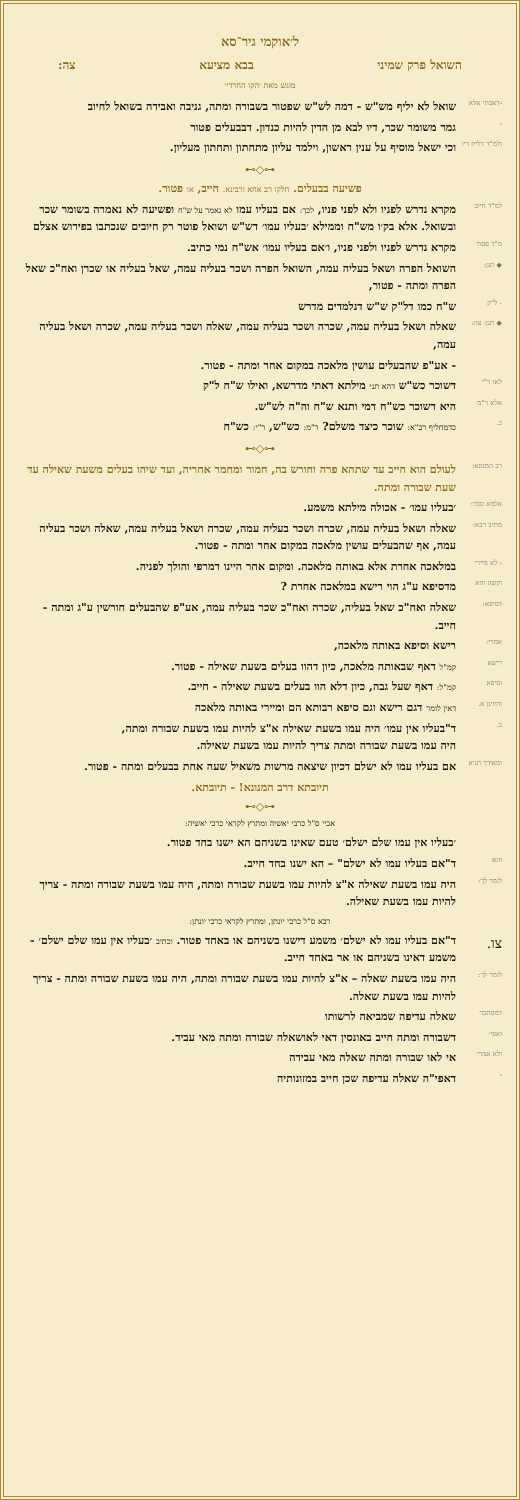ל׳אוקמי גיר־סא
השואל פרק שמיני בבא מציעא צה:
מוגש מאת ׳הקו החרדי׳
-דאבתי אלא
שואל לא יליף מש"ש - דמה לש"ש שפטור בשבורה ומתה, גניבה ואבידה בשואל לחיוב
-
גמר משומר שכר, דיו לבא מן הדין להיות כנדון. דבבעלים פטור
ולמ"ד דלית דיו
וכי ישאל מוסיף על ענין ראשון, וילמד עליון מתחתון ותחתון מעליון.
⊷◇⊶
פשיעה בבעלים. חלקו רב אחא ורבינא. חייב, או פטור.
למ"ד חייב
מקרא נדרש לפניו ולא לפני פניו, לכך: אם בעליו עמו לא נאמר על ש"ח ופשיעה לא נאמרה בשומר שכר ובשואל. אלא בק׳ו מש"ח וממילא ׳בעליו עמו׳ דש"ש ושואל פוטר רק חיובים שנכתבו בפירוש אצלם
מ"ד פטור
מקרא נדרש לפניו ולפני פניו, ו׳אם בעליו עמו׳ אש"ח נמי כתיב.
◆ תנן:
השואל הפרה ושאל בעליה עמה, השואל הפרה ושכר בעליה עמה, שאל בעליה או שכרן ואח"כ שאל הפרה ומתה - פטור,
- ל"ק
ש"ח כמו דל"ק ש"ש דנלמדים מדרש
◆ תנן: צה:
שאלה ושאל בעליה עמה, שכרה ושכר בעליה עמה, שאלה ושכר בעליה עמה, שכרה ושאל בעליה עמה,
- אע"פ שהבעלים עושין מלאכה במקום אחר ומתה - פטור.
לאו ר"י
דשוכר כש"ש דהא תני מילתא דאתי מדרשא, ואילו ש"ח ל"ק
אלא ר"מ
היא דשוכר כש"ח דמי ותנא ש"ח וה"ה לש"ש.
כ. כדמחליף רב"א: שוכר כיצד משלם? ר"מ: כש"ש, ר"י: כש"ח
⊷◇⊶
רב המנונא:
לעולם הוא חייב עד שתהא פרה וחורש בה, חמור ומחמר אחריה, ועד שיהו בעלים משעת שאילה עד שעת שבורה ומתה.
אלמא סבר:
׳בעליו עמו׳ - אכולה מילתא משמע.
מתיב רבא:
שאלה ושאל בעליה עמה, שכרה ושכר בעליה עמה, שכרה ושאל בעליה עמה, שאלה ושכר בעליה עמה, אף שהבעלים עושין מלאכה במקום אחר ומתה - פטור.
- לא מיירי
במלאכה אחרת אלא באותה מלאכה. ומקום אחר היינו דמרפי והולך לפניה.
וקשה והא
מדסיפא ע"ג הוי רישא במלאכה אחרת ?
דסיפא:
שאלה ואח"כ שאל בעליה, שכרה ואח"כ שכר בעליה עמה, אע"פ שהבעלים חורשין ע"ג ומתה - חייב.
אמרי:
רישא וסיפא באותה מלאכה,
רישא קמ"ל דאף שבאותה מלאכה, כיון דהוו בעלים בשעת שאילה - פטור.
וסיפא קמ"ל: דאף שעל גבה, כיון דלא הוו בעלים בשעת שאילה - חייב.
ודחינן א. דאין לומר דגם רישא וגם סיפא רבותא הם ומיירי באותה מלאכה
ב.
ד"בעליו אין עמו׳ היה עמו בשעת שאילה א"צ להיות עמו בשעת שבורה ומתה,
היה עמו בשעת שבורה ומתה צריך להיות עמו בשעת שאילה.
ומאידך תניא
אם בעליו עמו לא ישלם דכיון שיצאה מרשות משאיל שעה אחת בבעלים ומתה - פטור.
תיובתא דרב המנונא! - תיובתא.
⊷◇⊶
אביי ס"ל כרבי יאשיה ומתרץ לקראי כרבי יאשיה:
׳בעליו אין עמו שלם ישלם׳ טעם שאינו בשניהם הא ישנו בחד פטור.
והא
ד"אם בעליו עמו לא ישלם" – הא ישנו בחד חייב.
לומר לך:
היה עמו בשעת שאילה א"צ להיות עמו בשעת שבורה ומתה, היה עמו בשעת שבורה ומתה - צריך להיות עמו בשעת שאילה.
רבא ס"ל כרבי יונתן, ומתרץ לקראי כרבי יונתן:
צו.
ד"אם בעליו עמו לא ישלם׳ משמע דישנו בשניהם או באחד פטור. וכתיב ׳בעליו אין עמו שלם ישלם׳ - משמע דאינו בשניהם או אר באחד חייב.
לומר לך:
היה עמו בשעת שאלה – א"צ להיות עמו בשעת שבורה ומתה, היה עמו בשעת שבורה ומתה - צריך להיות עמו בשעת שאלה.
דמסתבר
שאלה עדיפה שמביאה לרשותו
ואפי׳
דשבורה ומתה חייב באונסין דאי לאושאלה שבורה ומתה מאי עביד.
ולא אמרי
אי לאו שבורה ומתה שאלה מאי עבידה
-
דאפי"ה שאלה עדיפה שכן חייב במזונותיה